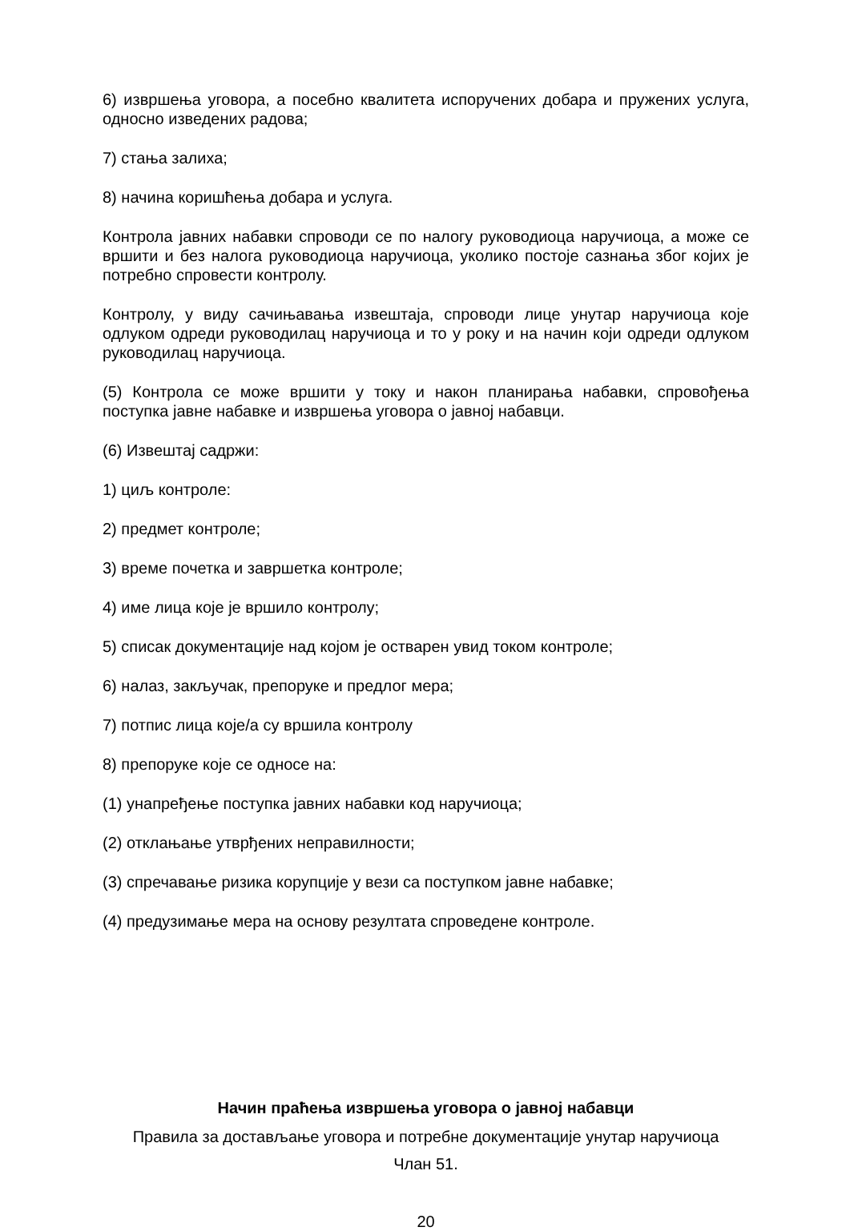6) извршења уговора, а посебно квалитета испоручених добара и пружених услуга, односно изведених радова;
7) стања залиха;
8) начина коришћења добара и услуга.
Контрола јавних набавки спроводи се по налогу руководиоца наручиоца, а може се вршити и без налога руководиоца наручиоца, уколико постоје сазнања због којих је потребно спровести контролу.
Контролу, у виду сачињавања извештаја, спроводи лице унутар наручиоца које одлуком одреди руководилац наручиоца и то у року и на начин који одреди одлуком руководилац наручиоца.
(5) Контрола се може вршити у току и након планирања набавки, спровођења поступка јавне набавке и извршења уговора о јавној набавци.
(6) Извештај садржи:
1) циљ контроле:
2) предмет контроле;
3) време почетка и завршетка контроле;
4) име лица које је вршило контролу;
5) списак документације над којом је остварен увид током контроле;
6) налаз, закључак, препоруке и предлог мера;
7) потпис лица које/а су вршила контролу
8) препоруке које се односе на:
(1) унапређење поступка јавних набавки код наручиоца;
(2) отклањање утврђених неправилности;
(3) спречавање ризика корупције у вези са поступком јавне набавке;
(4) предузимање мера на основу резултата спроведене контроле.
Начин праћења извршења уговора о јавној набавци
Правила за достављање уговора и потребне документације унутар наручиоца
Члан 51.
20